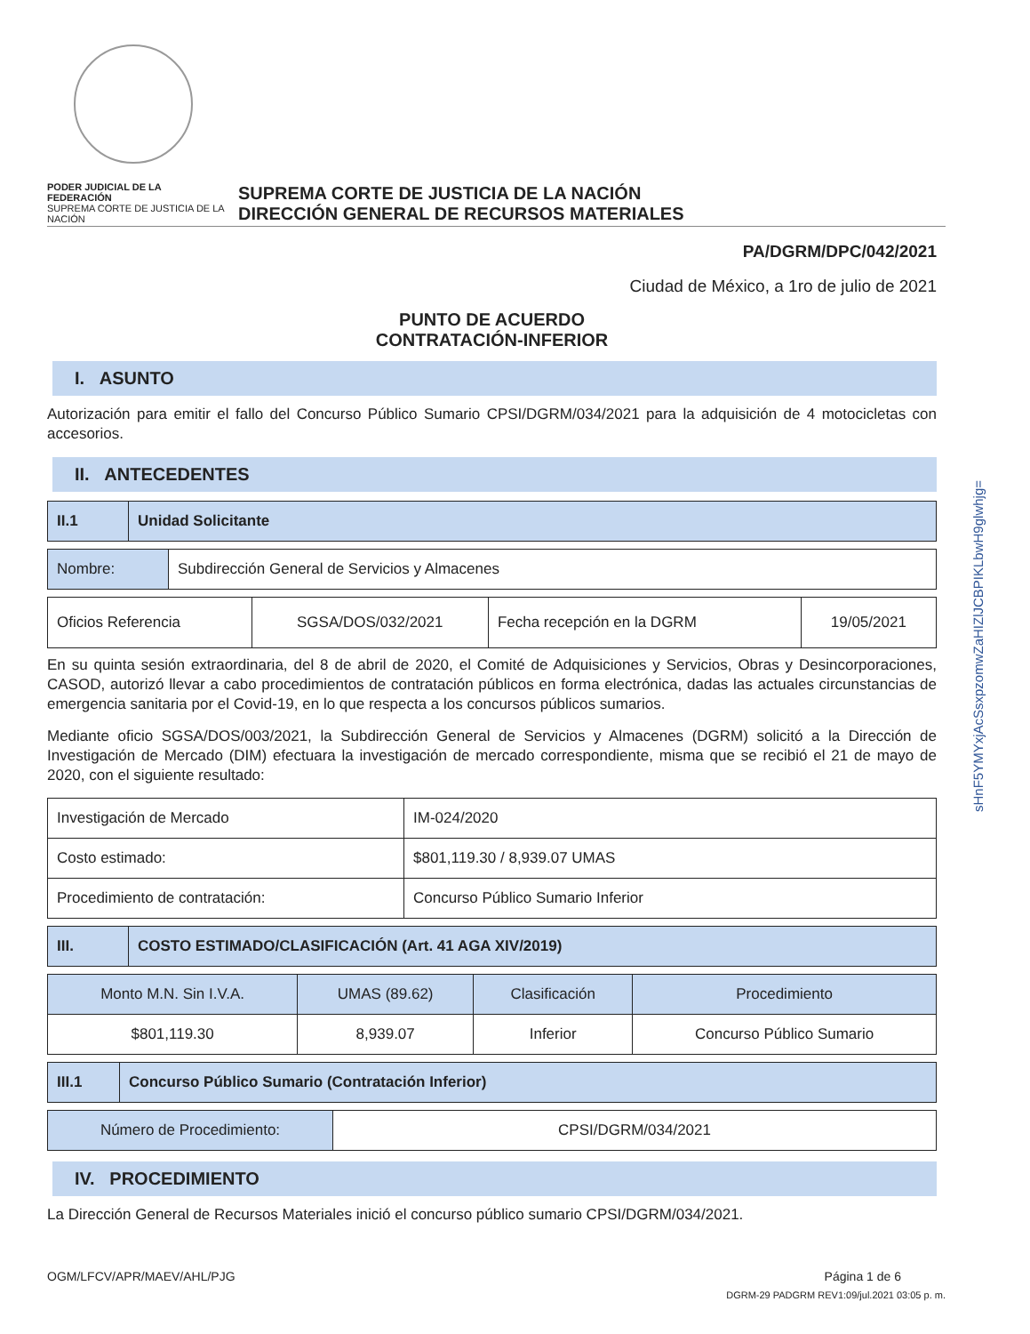sHnF5YMYxjAcSsxpzomwZaHIZlJCBPIKLbwH9glwhjg=
PODER JUDICIAL DE LA FEDERACIÓN
SUPREMA CORTE DE JUSTICIA DE LA NACIÓN
SUPREMA CORTE DE JUSTICIA DE LA NACIÓN
DIRECCIÓN GENERAL DE RECURSOS MATERIALES
PA/DGRM/DPC/042/2021
Ciudad de México, a 1ro de julio de 2021
PUNTO DE ACUERDO
CONTRATACIÓN-INFERIOR
I. ASUNTO
Autorización para emitir el fallo del Concurso Público Sumario CPSI/DGRM/034/2021 para la adquisición de 4 motocicletas con accesorios.
II. ANTECEDENTES
| II.1 | Unidad Solicitante |
| Nombre: | Subdirección General de Servicios y Almacenes |
| Oficios Referencia | SGSA/DOS/032/2021 | Fecha recepción en la DGRM | 19/05/2021 |
En su quinta sesión extraordinaria, del 8 de abril de 2020, el Comité de Adquisiciones y Servicios, Obras y Desincorporaciones, CASOD, autorizó llevar a cabo procedimientos de contratación públicos en forma electrónica, dadas las actuales circunstancias de emergencia sanitaria por el Covid-19, en lo que respecta a los concursos públicos sumarios.
Mediante oficio SGSA/DOS/003/2021, la Subdirección General de Servicios y Almacenes (DGRM) solicitó a la Dirección de Investigación de Mercado (DIM) efectuara la investigación de mercado correspondiente, misma que se recibió el 21 de mayo de 2020, con el siguiente resultado:
| Investigación de Mercado | IM-024/2020 |
| Costo estimado: | $801,119.30 / 8,939.07 UMAS |
| Procedimiento de contratación: | Concurso Público Sumario Inferior |
| III. | COSTO ESTIMADO/CLASIFICACIÓN (Art. 41 AGA XIV/2019) |
| Monto M.N. Sin I.V.A. | UMAS (89.62) | Clasificación | Procedimiento |
| --- | --- | --- | --- |
| $801,119.30 | 8,939.07 | Inferior | Concurso Público Sumario |
| III.1 | Concurso Público Sumario (Contratación Inferior) |
| Número de Procedimiento: | CPSI/DGRM/034/2021 |
IV. PROCEDIMIENTO
La Dirección General de Recursos Materiales inició el concurso público sumario CPSI/DGRM/034/2021.
OGM/LFCV/APR/MAEV/AHL/PJG Página 1 de 6
DGRM-29 PADGRM REV1:09/jul.2021 03:05 p. m.